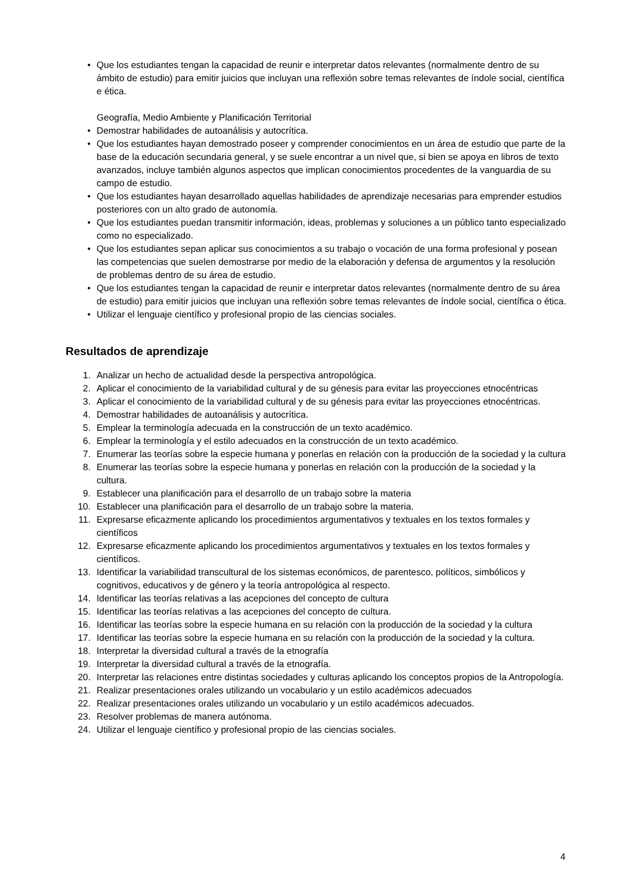• Que los estudiantes tengan la capacidad de reunir e interpretar datos relevantes (normalmente dentro de su ámbito de estudio) para emitir juicios que incluyan una reflexión sobre temas relevantes de índole social, científica e ética.
Geografía, Medio Ambiente y Planificación Territorial
• Demostrar habilidades de autoanálisis y autocrítica.
• Que los estudiantes hayan demostrado poseer y comprender conocimientos en un área de estudio que parte de la base de la educación secundaria general, y se suele encontrar a un nivel que, si bien se apoya en libros de texto avanzados, incluye también algunos aspectos que implican conocimientos procedentes de la vanguardia de su campo de estudio.
• Que los estudiantes hayan desarrollado aquellas habilidades de aprendizaje necesarias para emprender estudios posteriores con un alto grado de autonomía.
• Que los estudiantes puedan transmitir información, ideas, problemas y soluciones a un público tanto especializado como no especializado.
• Que los estudiantes sepan aplicar sus conocimientos a su trabajo o vocación de una forma profesional y posean las competencias que suelen demostrarse por medio de la elaboración y defensa de argumentos y la resolución de problemas dentro de su área de estudio.
• Que los estudiantes tengan la capacidad de reunir e interpretar datos relevantes (normalmente dentro de su área de estudio) para emitir juicios que incluyan una reflexión sobre temas relevantes de índole social, científica o ética.
• Utilizar el lenguaje científico y profesional propio de las ciencias sociales.
Resultados de aprendizaje
1. Analizar un hecho de actualidad desde la perspectiva antropológica.
2. Aplicar el conocimiento de la variabilidad cultural y de su génesis para evitar las proyecciones etnocéntricas
3. Aplicar el conocimiento de la variabilidad cultural y de su génesis para evitar las proyecciones etnocéntricas.
4. Demostrar habilidades de autoanálisis y autocrítica.
5. Emplear la terminología adecuada en la construcción de un texto académico.
6. Emplear la terminología y el estilo adecuados en la construcción de un texto académico.
7. Enumerar las teorías sobre la especie humana y ponerlas en relación con la producción de la sociedad y la cultura
8. Enumerar las teorías sobre la especie humana y ponerlas en relación con la producción de la sociedad y la cultura.
9. Establecer una planificación para el desarrollo de un trabajo sobre la materia
10. Establecer una planificación para el desarrollo de un trabajo sobre la materia.
11. Expresarse eficazmente aplicando los procedimientos argumentativos y textuales en los textos formales y científicos
12. Expresarse eficazmente aplicando los procedimientos argumentativos y textuales en los textos formales y científicos.
13. Identificar la variabilidad transcultural de los sistemas económicos, de parentesco, políticos, simbólicos y cognitivos, educativos y de género y la teoría antropológica al respecto.
14. Identificar las teorías relativas a las acepciones del concepto de cultura
15. Identificar las teorías relativas a las acepciones del concepto de cultura.
16. Identificar las teorías sobre la especie humana en su relación con la producción de la sociedad y la cultura
17. Identificar las teorías sobre la especie humana en su relación con la producción de la sociedad y la cultura.
18. Interpretar la diversidad cultural a través de la etnografía
19. Interpretar la diversidad cultural a través de la etnografía.
20. Interpretar las relaciones entre distintas sociedades y culturas aplicando los conceptos propios de la Antropología.
21. Realizar presentaciones orales utilizando un vocabulario y un estilo académicos adecuados
22. Realizar presentaciones orales utilizando un vocabulario y un estilo académicos adecuados.
23. Resolver problemas de manera autónoma.
24. Utilizar el lenguaje científico y profesional propio de las ciencias sociales.
4